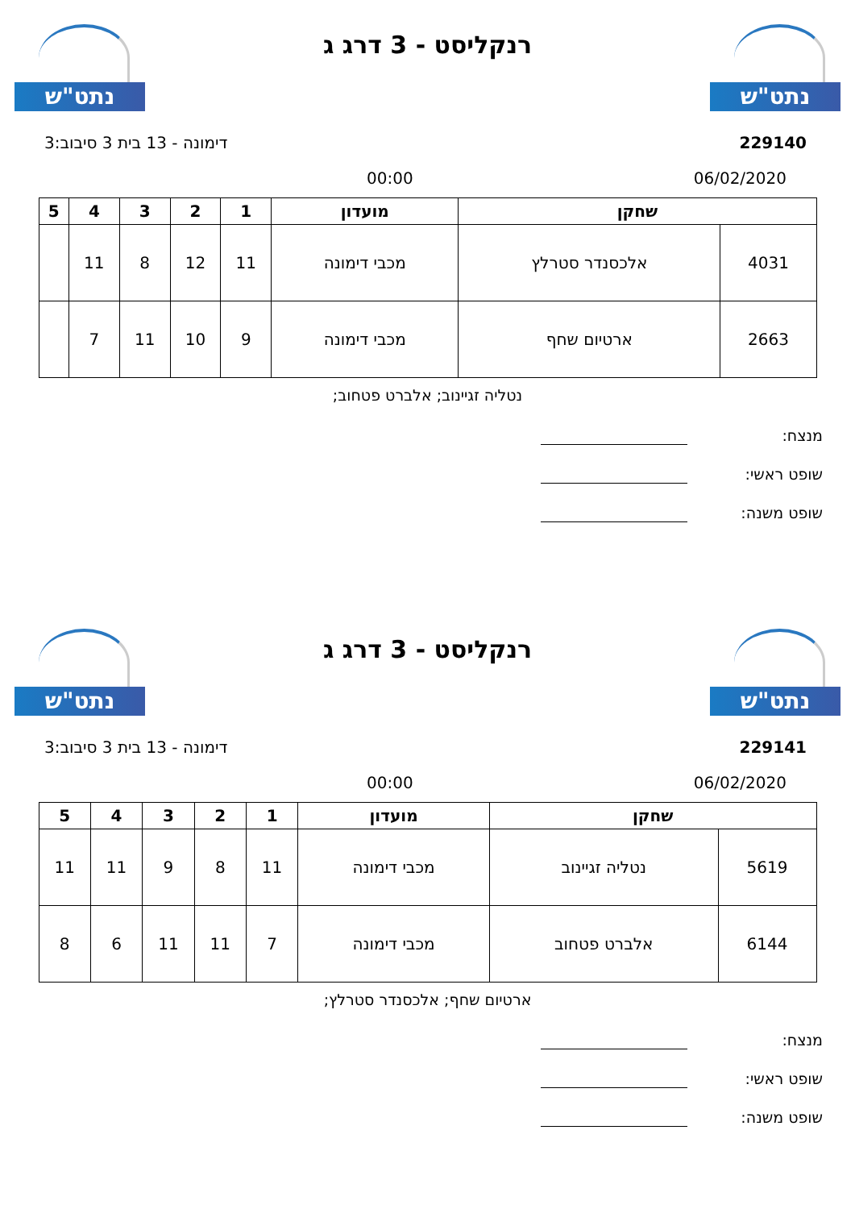נתט"ש
רנקליסט - 3 דרג ג
נתט"ש
229140 דימונה - 13 בית 3 סיבוב:3
06/02/2020 00:00
| שחקן | | מועדון | 1 | 2 | 3 | 4 | 5 |
| --- | --- | --- | --- | --- | --- | --- | --- |
| 4031 | אלכסנדר סטרלץ | מכבי דימונה | 11 | 12 | 8 | 11 | |
| 2663 | ארטיום שחף | מכבי דימונה | 9 | 10 | 11 | 7 | |
נטליה זגיינוב; אלברט פטחוב;
מנצח:
שופט ראשי:
שופט משנה:
נתט"ש
רנקליסט - 3 דרג ג
נתט"ש
229141 דימונה - 13 בית 3 סיבוב:3
06/02/2020 00:00
| שחקן | | מועדון | 1 | 2 | 3 | 4 | 5 |
| --- | --- | --- | --- | --- | --- | --- | --- |
| 5619 | נטליה זגיינוב | מכבי דימונה | 11 | 8 | 9 | 11 | 11 |
| 6144 | אלברט פטחוב | מכבי דימונה | 7 | 11 | 11 | 6 | 8 |
ארטיום שחף; אלכסנדר סטרלץ;
מנצח:
שופט ראשי:
שופט משנה: